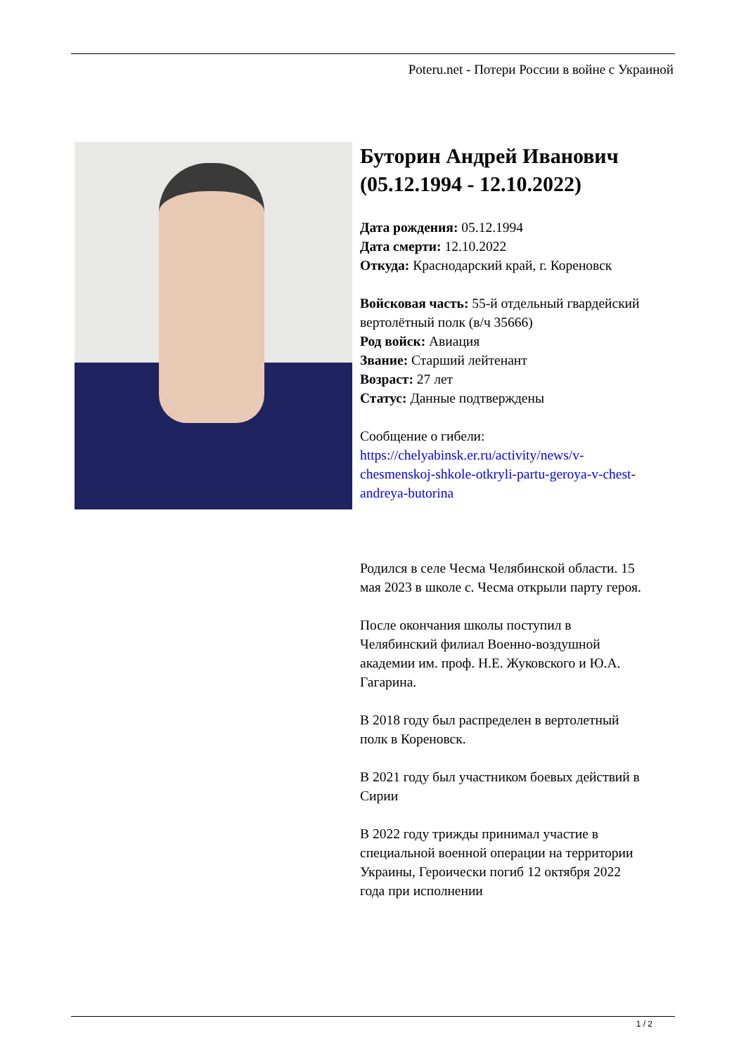Poteru.net - Потери России в войне с Украиной
Буторин Андрей Иванович (05.12.1994 - 12.10.2022)
Дата рождения: 05.12.1994
Дата смерти: 12.10.2022
Откуда: Краснодарский край, г. Кореновск
Войсковая часть: 55-й отдельный гвардейский вертолётный полк (в/ч 35666)
Род войск: Авиация
Звание: Старший лейтенант
Возраст: 27 лет
Статус: Данные подтверждены
Сообщение о гибели: https://chelyabinsk.er.ru/activity/news/v-chesmenskoj-shkole-otkryli-partu-geroya-v-chest-andreya-butorina
Родился в селе Чесма Челябинской области. 15 мая 2023 в школе с. Чесма открыли парту героя.
После окончания школы поступил в Челябинский филиал Военно-воздушной академии им. проф. Н.Е. Жуковского и Ю.А. Гагарина.
В 2018 году был распределен в вертолетный полк в Кореновск.
В 2021 году был участником боевых действий в Сирии
В 2022 году трижды принимал участие в специальной военной операции на территории Украины, Героически погиб 12 октября 2022 года при исполнении
1 / 2